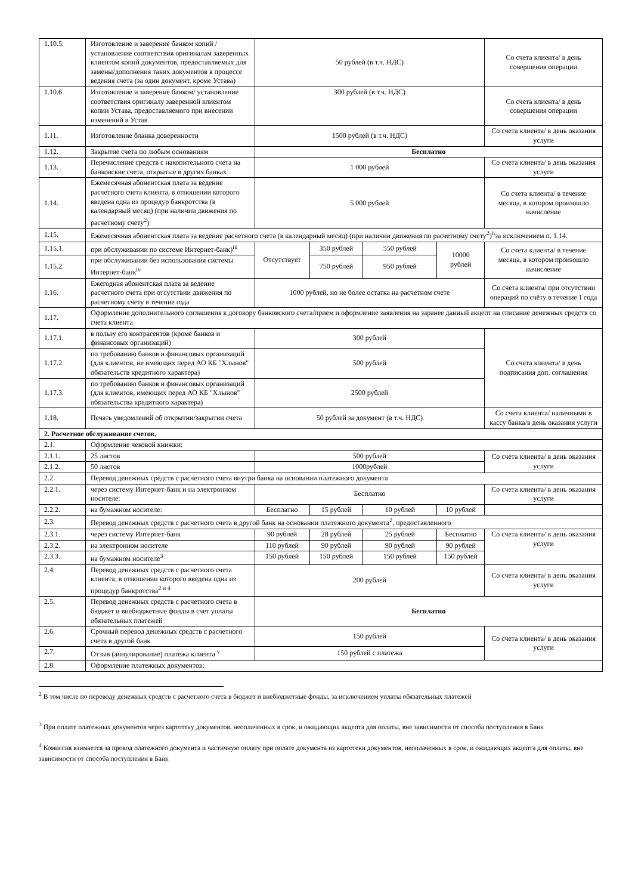| 1.10.5. | Изготовление и заверение банком копий /установление соответствия оригиналам заверенных клиентом копий документов, предоставляемых для замены/дополнения таких документов в процессе ведения счета (за один документ, кроме Устава) | 50 рублей (в т.ч. НДС) | | | | Со счета клиента/ в день совершения операции |
| 1.10.6. | Изготовление и заверение банком/ установление соответствия оригиналу заверенной клиентом копии Устава, предоставляемого при внесении изменений в Устав | 300 рублей (в т.ч. НДС) | | | | Со счета клиента/ в день совершения операции |
| 1.11. | Изготовление бланка доверенности | 1500 рублей (в т.ч. НДС) | | | | Со счета клиента/ в день оказания услуги |
| 1.12. | Закрытие счета по любым основаниям | Бесплатно | | | | |
| 1.13. | Перечисление средств с накопительного счета на банковские счета, открытые в других банках | 1 000 рублей | | | | Со счета клиента/ в день оказания услуги |
| 1.14. | Ежемесячная абонентская плата за ведение расчетного счета клиента, в отношении которого введена одна из процедур банкротства (в календарный месяц) (при наличии движения по расчетному счету<sup>2</sup>) | 5 000 рублей | | | | Со счета клиента/ в течение месяца, в котором произошло начисление |
| 1.15. | Ежемесячная абонентская плата за ведение расчетного счета (в календарный месяц) (при наличии движения по расчетному счету<sup>2</sup>)<sup>ii</sup>за исключением п. 1.14. | | | | | |
| 1.15.1. | при обслуживании по системе Интернет-банк)<sup>iii</sup> | Отсутствует | 350 рублей | 550 рублей | 10000 рублей | Со счета клиента/ в течение месяца, в котором произошло начисление |
| 1.15.2. | при обслуживании без использования системы Интернет-банк<sup>iv</sup> | | 750 рублей | 950 рублей | | |
| 1.16. | Ежегодная абонентская плата за ведение расчетного счета при отсутствии движения по расчетному счету в течение года | 1000 рублей, но не более остатка на расчетном счете | | | | Со счета клиента/ при отсутствии операций по счёту в течение 1 года |
| 1.17. | Оформление дополнительного соглашения к договору банковского счета/прием и оформление заявления на заранее данный акцепт на списание денежных средств со счета клиента | | | | | |
| 1.17.1. | в пользу его контрагентов (кроме банков и финансовых организаций) | 300 рублей | | | | Со счета клиента/ в день подписания доп. соглашения |
| 1.17.2. | по требованию банков и финансовых организаций (для клиентов, не имеющих перед АО КБ "Хлынов" обязательств кредитного характера) | 500 рублей | | | | |
| 1.17.3. | по требованию банков и финансовых организаций (для клиентов, имеющих перед АО КБ "Хлынов" обязательства кредитного характера) | 2500 рублей | | | | |
| 1.18. | Печать уведомлений об открытии/закрытии счета | 50 рублей за документ (в т.ч. НДС) | | | | Со счета клиента/ наличными в кассу банка/в день оказания услуги |
| 2. Расчетное обслуживание счетов. | | | | | | |
| 2.1. | Оформление чековой книжки: | | | | | |
| 2.1.1. | 25 листов | 500 рублей | | | | Со счета клиента/ в день оказания услуги |
| 2.1.2. | 50 листов | 1000рублей | | | | |
| 2.2. | Перевод денежных средств с расчетного счета внутри банка на основании платежного документа | | | | | |
| 2.2.1. | через систему Интернет-банк и на электронном носителе: | Бесплатно | | | | Со счета клиента/ в день оказания услуги |
| 2.2.2. | на бумажном носителе: | Бесплатно | 15 рублей | 10 рублей | 10 рублей | |
| 2.3. | Перевод денежных средств с расчетного счета в другой банк на основании платежного документа<sup>2</sup>, предоставленного | | | | | |
| 2.3.1. | через систему Интернет-банк | 90 рублей | 28 рублей | 25 рублей | Бесплатно | Со счета клиента/ в день оказания услуги |
| 2.3.2. | на электронном носителе | 110 рублей | 90 рублей | 90 рублей | 90 рублей | |
| 2.3.3. | на бумажном носителе<sup>3</sup> | 150 рублей | 150 рублей | 150 рублей | 150 рублей | |
| 2.4. | Перевод денежных средств с расчетного счета клиента, в отношении которого введена одна из процедур банкротства<sup>2 и 4</sup> | 200 рублей | | | | Со счета клиента/ в день оказания услуги |
| 2.5. | Перевод денежных средств с расчетного счета в бюджет и внебюджетные фонды в счет уплаты обязательных платежей | Бесплатно | | | | |
| 2.6. | Срочный перевод денежных средств с расчетного счета в другой банк | 150 рублей | | | | Со счета клиента/ в день оказания услуги |
| 2.7. | Отзыв (аннулирование) платежа клиента <sup>v</sup> | 150 рублей с платежа | | | | |
| 2.8. | Оформление платежных документов: | | | | | |
<sup>2</sup> В том числе по переводу денежных средств с расчетного счета в бюджет и внебюджетные фонды, за исключением уплаты обязательных платежей
<sup>3</sup> При оплате платежных документов через картотеку документов, неоплаченных в срок, и ожидающих акцепта для оплаты, вне зависимости от способа поступления в Банк
<sup>4</sup> Комиссия взимается за провод платежного документа и частичную оплату при оплате документа из картотеки документов, неоплаченных в срок, и ожидающих акцепта для оплаты, вне зависимости от способа поступления в Банк